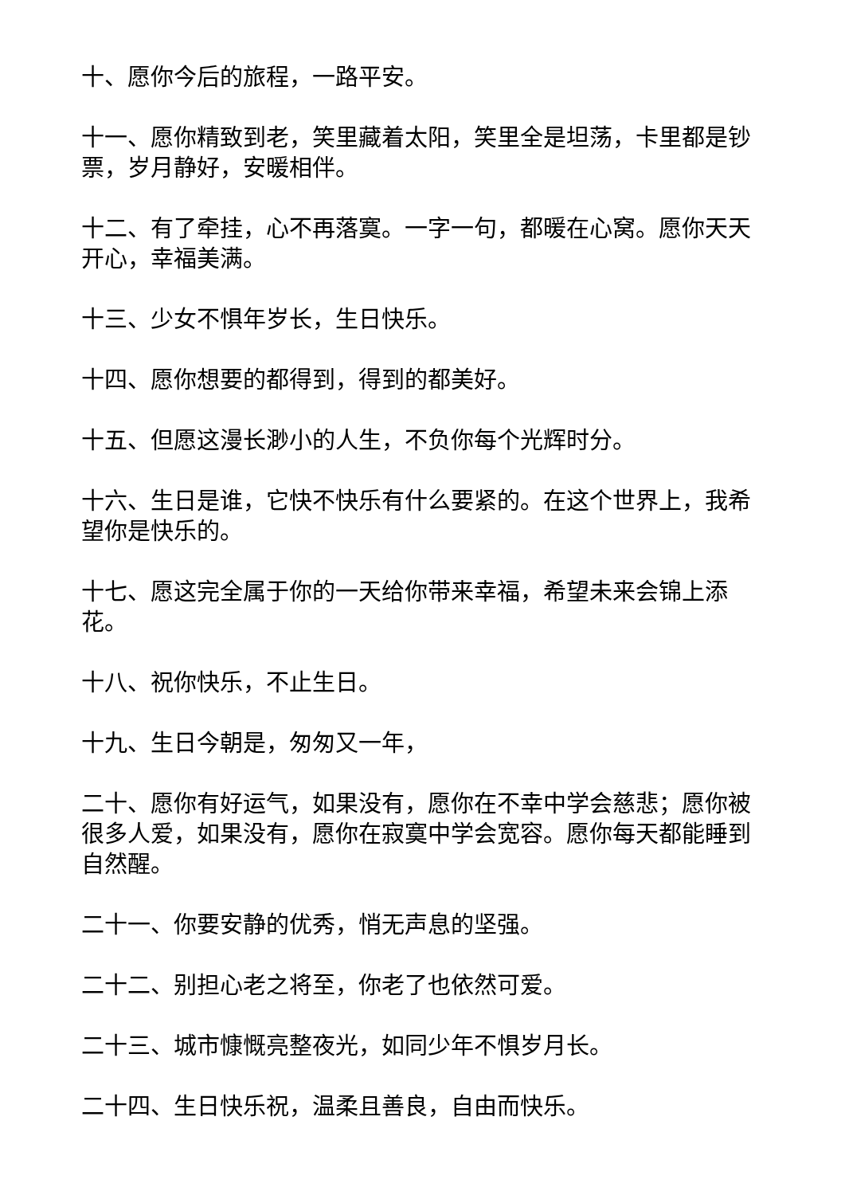十、愿你今后的旅程，一路平安。
十一、愿你精致到老，笑里藏着太阳，笑里全是坦荡，卡里都是钞票，岁月静好，安暖相伴。
十二、有了牵挂，心不再落寞。一字一句，都暖在心窝。愿你天天开心，幸福美满。
十三、少女不惧年岁长，生日快乐。
十四、愿你想要的都得到，得到的都美好。
十五、但愿这漫长渺小的人生，不负你每个光辉时分。
十六、生日是谁，它快不快乐有什么要紧的。在这个世界上，我希望你是快乐的。
十七、愿这完全属于你的一天给你带来幸福，希望未来会锦上添花。
十八、祝你快乐，不止生日。
十九、生日今朝是，匆匆又一年，
二十、愿你有好运气，如果没有，愿你在不幸中学会慈悲；愿你被很多人爱，如果没有，愿你在寂寞中学会宽容。愿你每天都能睡到自然醒。
二十一、你要安静的优秀，悄无声息的坚强。
二十二、别担心老之将至，你老了也依然可爱。
二十三、城市慷慨亮整夜光，如同少年不惧岁月长。
二十四、生日快乐祝，温柔且善良，自由而快乐。